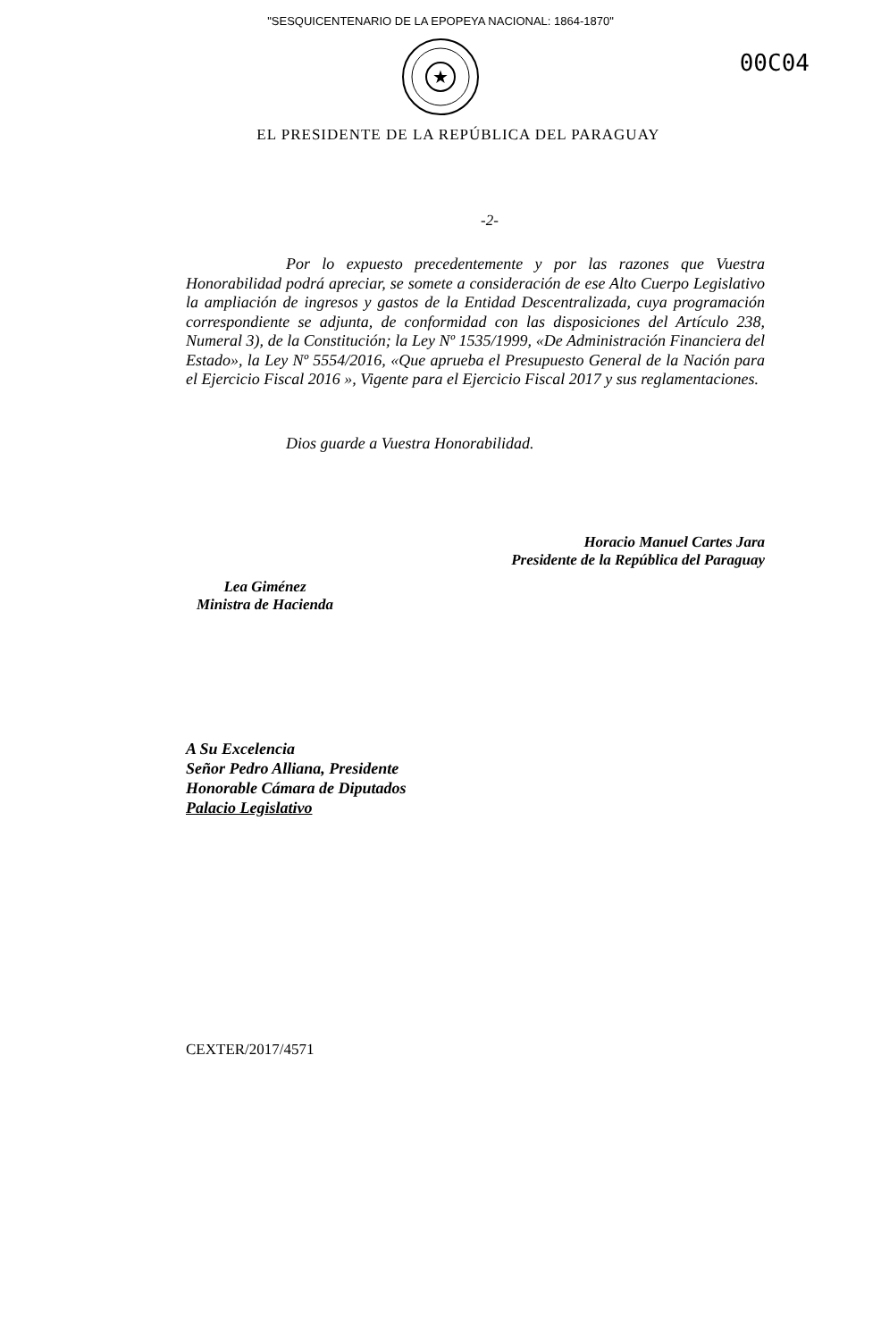"SESQUICENTENARIO DE LA EPOPEYA NACIONAL: 1864-1870"
00C04
★
EL PRESIDENTE DE LA REPÚBLICA DEL PARAGUAY
-2-
Por lo expuesto precedentemente y por las razones que Vuestra Honorabilidad podrá apreciar, se somete a consideración de ese Alto Cuerpo Legislativo la ampliación de ingresos y gastos de la Entidad Descentralizada, cuya programación correspondiente se adjunta, de conformidad con las disposiciones del Artículo 238, Numeral 3), de la Constitución; la Ley Nº 1535/1999, «De Administración Financiera del Estado», la Ley Nº 5554/2016, «Que aprueba el Presupuesto General de la Nación para el Ejercicio Fiscal 2016 », Vigente para el Ejercicio Fiscal 2017 y sus reglamentaciones.
Dios guarde a Vuestra Honorabilidad.
Lea Giménez
Ministra de Hacienda
Horacio Manuel Cartes Jara
Presidente de la República del Paraguay
A Su Excelencia
Señor Pedro Alliana, Presidente
Honorable Cámara de Diputados
Palacio Legislativo
CEXTER/2017/4571